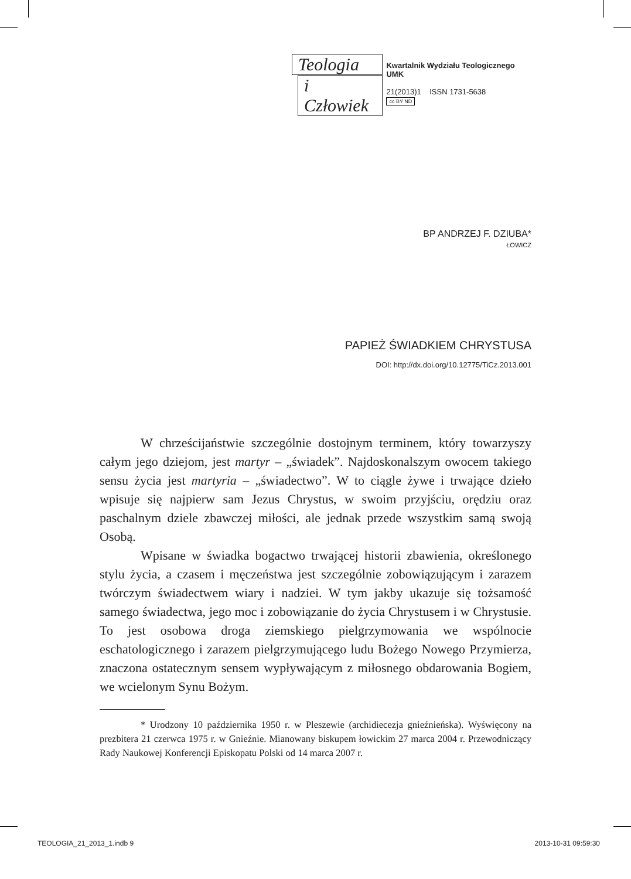Teologia
i Człowiek
Kwartalnik Wydziału Teologicznego UMK
21(2013)1 ISSN 1731-5638
cc BY ND
BP ANDRZEJ F. DZIUBA*
ŁOWICZ
PAPIEŻ ŚWIADKIEM CHRYSTUSA
DOI: http://dx.doi.org/10.12775/TiCz.2013.001
W chrześcijaństwie szczególnie dostojnym terminem, który towarzyszy całym jego dziejom, jest martyr – „świadek”. Najdoskonalszym owocem takiego sensu życia jest martyria – „świadectwo”. W to ciągle żywe i trwające dzieło wpisuje się najpierw sam Jezus Chrystus, w swoim przyjściu, orędziu oraz paschalnym dziele zbawczej miłości, ale jednak przede wszystkim samą swoją Osobą.
Wpisane w świadka bogactwo trwającej historii zbawienia, określonego stylu życia, a czasem i męczeństwa jest szczególnie zobowiązującym i zarazem twórczym świadectwem wiary i nadziei. W tym jakby ukazuje się tożsamość samego świadectwa, jego moc i zobowiązanie do życia Chrystusem i w Chrystusie. To jest osobowa droga ziemskiego pielgrzymowania we wspólnocie eschatologicznego i zarazem pielgrzymującego ludu Bożego Nowego Przymierza, znaczona ostatecznym sensem wypływającym z miłosnego obdarowania Bogiem, we wcielonym Synu Bożym.
* Urodzony 10 października 1950 r. w Pleszewie (archidiecezja gnieźnieńska). Wyświęcony na prezbitera 21 czerwca 1975 r. w Gnieźnie. Mianowany biskupem łowickim 27 marca 2004 r. Przewodniczący Rady Naukowej Konferencji Episkopatu Polski od 14 marca 2007 r.
TEOLOGIA_21_2013_1.indb 9 2013-10-31 09:59:30